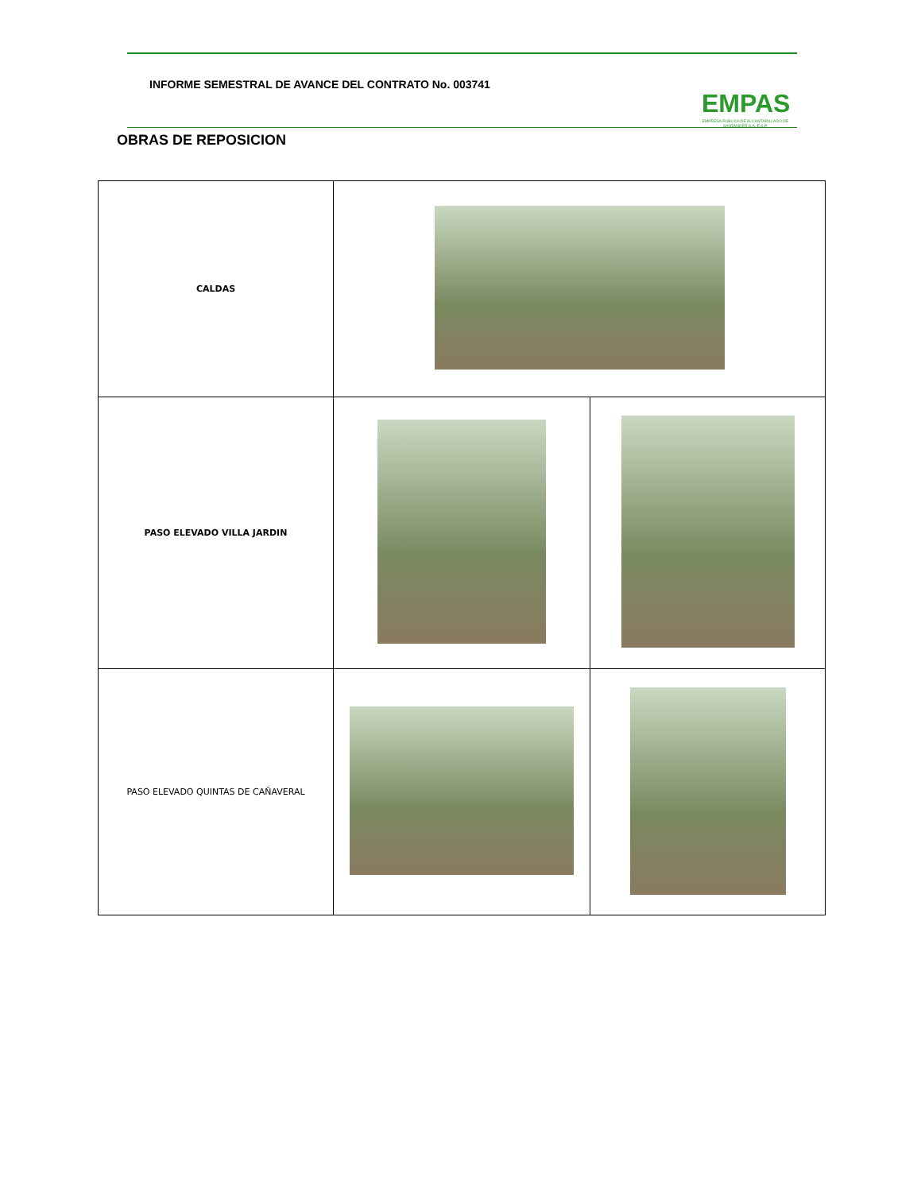INFORME SEMESTRAL DE AVANCE DEL CONTRATO No. 003741
EMPAS
EMPRESA PUBLICA DE ALCANTARILLADO DE SANTANDER S.A. E.S.P.
OBRAS DE REPOSICION
| CALDAS | | |
| PASO ELEVADO VILLA JARDIN | | |
| PASO ELEVADO QUINTAS DE CAÑAVERAL | | |